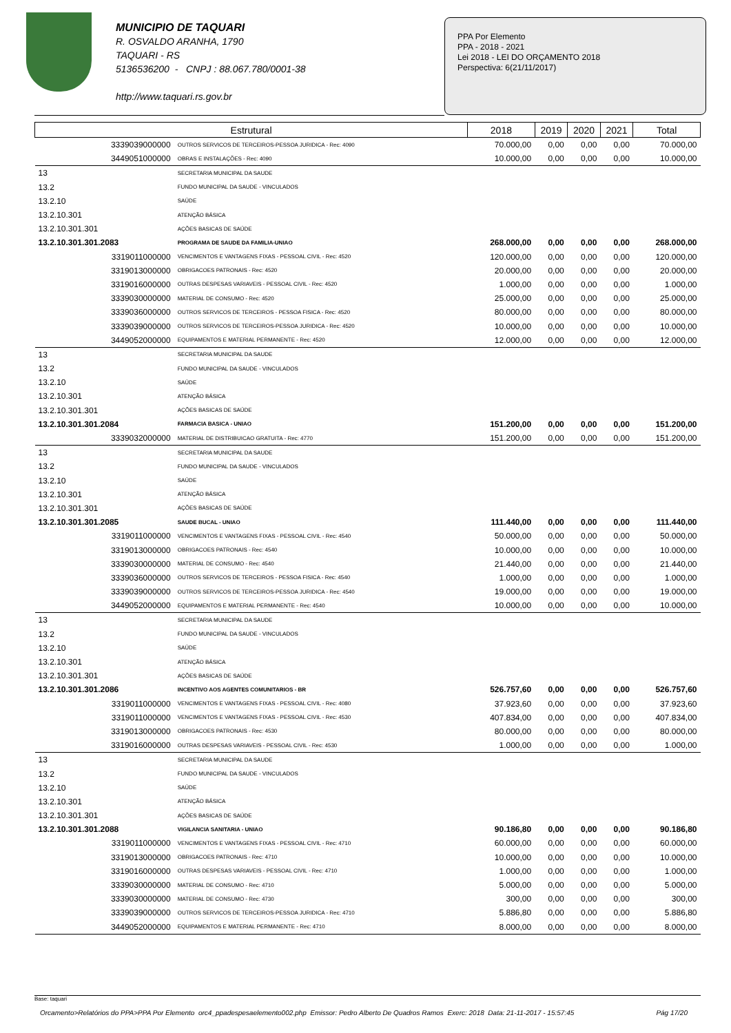MUNICIPIO DE TAQUARI
R. OSVALDO ARANHA, 1790
TAQUARI - RS
5136536200 - CNPJ : 88.067.780/0001-38
http://www.taquari.rs.gov.br
PPA Por Elemento
PPA - 2018 - 2021
Lei 2018 - LEI DO ORÇAMENTO 2018
Perspectiva: 6(21/11/2017)
| Estrutural | | 2018 | 2019 | 2020 | 2021 | Total |
| --- | --- | --- | --- | --- | --- | --- |
| 3339039000000 | OUTROS SERVICOS DE TERCEIROS-PESSOA JURIDICA - Rec: 4090 | 70.000,00 | 0,00 | 0,00 | 0,00 | 70.000,00 |
| 3449051000000 | OBRAS E INSTALAÇÕES - Rec: 4090 | 10.000,00 | 0,00 | 0,00 | 0,00 | 10.000,00 |
| 13 | SECRETARIA MUNICIPAL DA SAUDE | | | | | |
| 13.2 | FUNDO MUNICIPAL DA SAUDE - VINCULADOS | | | | | |
| 13.2.10 | SAÚDE | | | | | |
| 13.2.10.301 | ATENÇÃO BÁSICA | | | | | |
| 13.2.10.301.301 | AÇÕES BASICAS DE SAÚDE | | | | | |
| 13.2.10.301.301.2083 | PROGRAMA DE SAUDE DA FAMILIA-UNIAO | 268.000,00 | 0,00 | 0,00 | 0,00 | 268.000,00 |
| 3319011000000 | VENCIMENTOS E VANTAGENS FIXAS - PESSOAL CIVIL - Rec: 4520 | 120.000,00 | 0,00 | 0,00 | 0,00 | 120.000,00 |
| 3319013000000 | OBRIGACOES PATRONAIS - Rec: 4520 | 20.000,00 | 0,00 | 0,00 | 0,00 | 20.000,00 |
| 3319016000000 | OUTRAS DESPESAS VARIAVEIS - PESSOAL CIVIL - Rec: 4520 | 1.000,00 | 0,00 | 0,00 | 0,00 | 1.000,00 |
| 3339030000000 | MATERIAL DE CONSUMO - Rec: 4520 | 25.000,00 | 0,00 | 0,00 | 0,00 | 25.000,00 |
| 3339036000000 | OUTROS SERVICOS DE TERCEIROS - PESSOA FISICA - Rec: 4520 | 80.000,00 | 0,00 | 0,00 | 0,00 | 80.000,00 |
| 3339039000000 | OUTROS SERVICOS DE TERCEIROS-PESSOA JURIDICA - Rec: 4520 | 10.000,00 | 0,00 | 0,00 | 0,00 | 10.000,00 |
| 3449052000000 | EQUIPAMENTOS E MATERIAL PERMANENTE - Rec: 4520 | 12.000,00 | 0,00 | 0,00 | 0,00 | 12.000,00 |
| 13 | SECRETARIA MUNICIPAL DA SAUDE | | | | | |
| 13.2 | FUNDO MUNICIPAL DA SAUDE - VINCULADOS | | | | | |
| 13.2.10 | SAÚDE | | | | | |
| 13.2.10.301 | ATENÇÃO BÁSICA | | | | | |
| 13.2.10.301.301 | AÇÕES BASICAS DE SAÚDE | | | | | |
| 13.2.10.301.301.2084 | FARMACIA BASICA - UNIAO | 151.200,00 | 0,00 | 0,00 | 0,00 | 151.200,00 |
| 3339032000000 | MATERIAL DE DISTRIBUICAO GRATUITA - Rec: 4770 | 151.200,00 | 0,00 | 0,00 | 0,00 | 151.200,00 |
| 13 | SECRETARIA MUNICIPAL DA SAUDE | | | | | |
| 13.2 | FUNDO MUNICIPAL DA SAUDE - VINCULADOS | | | | | |
| 13.2.10 | SAÚDE | | | | | |
| 13.2.10.301 | ATENÇÃO BÁSICA | | | | | |
| 13.2.10.301.301 | AÇÕES BASICAS DE SAÚDE | | | | | |
| 13.2.10.301.301.2085 | SAUDE BUCAL - UNIAO | 111.440,00 | 0,00 | 0,00 | 0,00 | 111.440,00 |
| 3319011000000 | VENCIMENTOS E VANTAGENS FIXAS - PESSOAL CIVIL - Rec: 4540 | 50.000,00 | 0,00 | 0,00 | 0,00 | 50.000,00 |
| 3319013000000 | OBRIGACOES PATRONAIS - Rec: 4540 | 10.000,00 | 0,00 | 0,00 | 0,00 | 10.000,00 |
| 3339030000000 | MATERIAL DE CONSUMO - Rec: 4540 | 21.440,00 | 0,00 | 0,00 | 0,00 | 21.440,00 |
| 3339036000000 | OUTROS SERVICOS DE TERCEIROS - PESSOA FISICA - Rec: 4540 | 1.000,00 | 0,00 | 0,00 | 0,00 | 1.000,00 |
| 3339039000000 | OUTROS SERVICOS DE TERCEIROS-PESSOA JURIDICA - Rec: 4540 | 19.000,00 | 0,00 | 0,00 | 0,00 | 19.000,00 |
| 3449052000000 | EQUIPAMENTOS E MATERIAL PERMANENTE - Rec: 4540 | 10.000,00 | 0,00 | 0,00 | 0,00 | 10.000,00 |
| 13 | SECRETARIA MUNICIPAL DA SAUDE | | | | | |
| 13.2 | FUNDO MUNICIPAL DA SAUDE - VINCULADOS | | | | | |
| 13.2.10 | SAÚDE | | | | | |
| 13.2.10.301 | ATENÇÃO BÁSICA | | | | | |
| 13.2.10.301.301 | AÇÕES BASICAS DE SAÚDE | | | | | |
| 13.2.10.301.301.2086 | INCENTIVO AOS AGENTES COMUNITARIOS - BR | 526.757,60 | 0,00 | 0,00 | 0,00 | 526.757,60 |
| 3319011000000 | VENCIMENTOS E VANTAGENS FIXAS - PESSOAL CIVIL - Rec: 4080 | 37.923,60 | 0,00 | 0,00 | 0,00 | 37.923,60 |
| 3319011000000 | VENCIMENTOS E VANTAGENS FIXAS - PESSOAL CIVIL - Rec: 4530 | 407.834,00 | 0,00 | 0,00 | 0,00 | 407.834,00 |
| 3319013000000 | OBRIGACOES PATRONAIS - Rec: 4530 | 80.000,00 | 0,00 | 0,00 | 0,00 | 80.000,00 |
| 3319016000000 | OUTRAS DESPESAS VARIAVEIS - PESSOAL CIVIL - Rec: 4530 | 1.000,00 | 0,00 | 0,00 | 0,00 | 1.000,00 |
| 13 | SECRETARIA MUNICIPAL DA SAUDE | | | | | |
| 13.2 | FUNDO MUNICIPAL DA SAUDE - VINCULADOS | | | | | |
| 13.2.10 | SAÚDE | | | | | |
| 13.2.10.301 | ATENÇÃO BÁSICA | | | | | |
| 13.2.10.301.301 | AÇÕES BASICAS DE SAÚDE | | | | | |
| 13.2.10.301.301.2088 | VIGILANCIA SANITARIA - UNIAO | 90.186,80 | 0,00 | 0,00 | 0,00 | 90.186,80 |
| 3319011000000 | VENCIMENTOS E VANTAGENS FIXAS - PESSOAL CIVIL - Rec: 4710 | 60.000,00 | 0,00 | 0,00 | 0,00 | 60.000,00 |
| 3319013000000 | OBRIGACOES PATRONAIS - Rec: 4710 | 10.000,00 | 0,00 | 0,00 | 0,00 | 10.000,00 |
| 3319016000000 | OUTRAS DESPESAS VARIAVEIS - PESSOAL CIVIL - Rec: 4710 | 1.000,00 | 0,00 | 0,00 | 0,00 | 1.000,00 |
| 3339030000000 | MATERIAL DE CONSUMO - Rec: 4710 | 5.000,00 | 0,00 | 0,00 | 0,00 | 5.000,00 |
| 3339030000000 | MATERIAL DE CONSUMO - Rec: 4730 | 300,00 | 0,00 | 0,00 | 0,00 | 300,00 |
| 3339039000000 | OUTROS SERVICOS DE TERCEIROS-PESSOA JURIDICA - Rec: 4710 | 5.886,80 | 0,00 | 0,00 | 0,00 | 5.886,80 |
| 3449052000000 | EQUIPAMENTOS E MATERIAL PERMANENTE - Rec: 4710 | 8.000,00 | 0,00 | 0,00 | 0,00 | 8.000,00 |
Base: taquari
Orcamento>Relatórios do PPA>PPA Por Elemento orc4_ppadespesaelemento002.php Emissor: Pedro Alberto De Quadros Ramos Exerc: 2018 Data: 21-11-2017 - 15:57:45 Pág 17/20